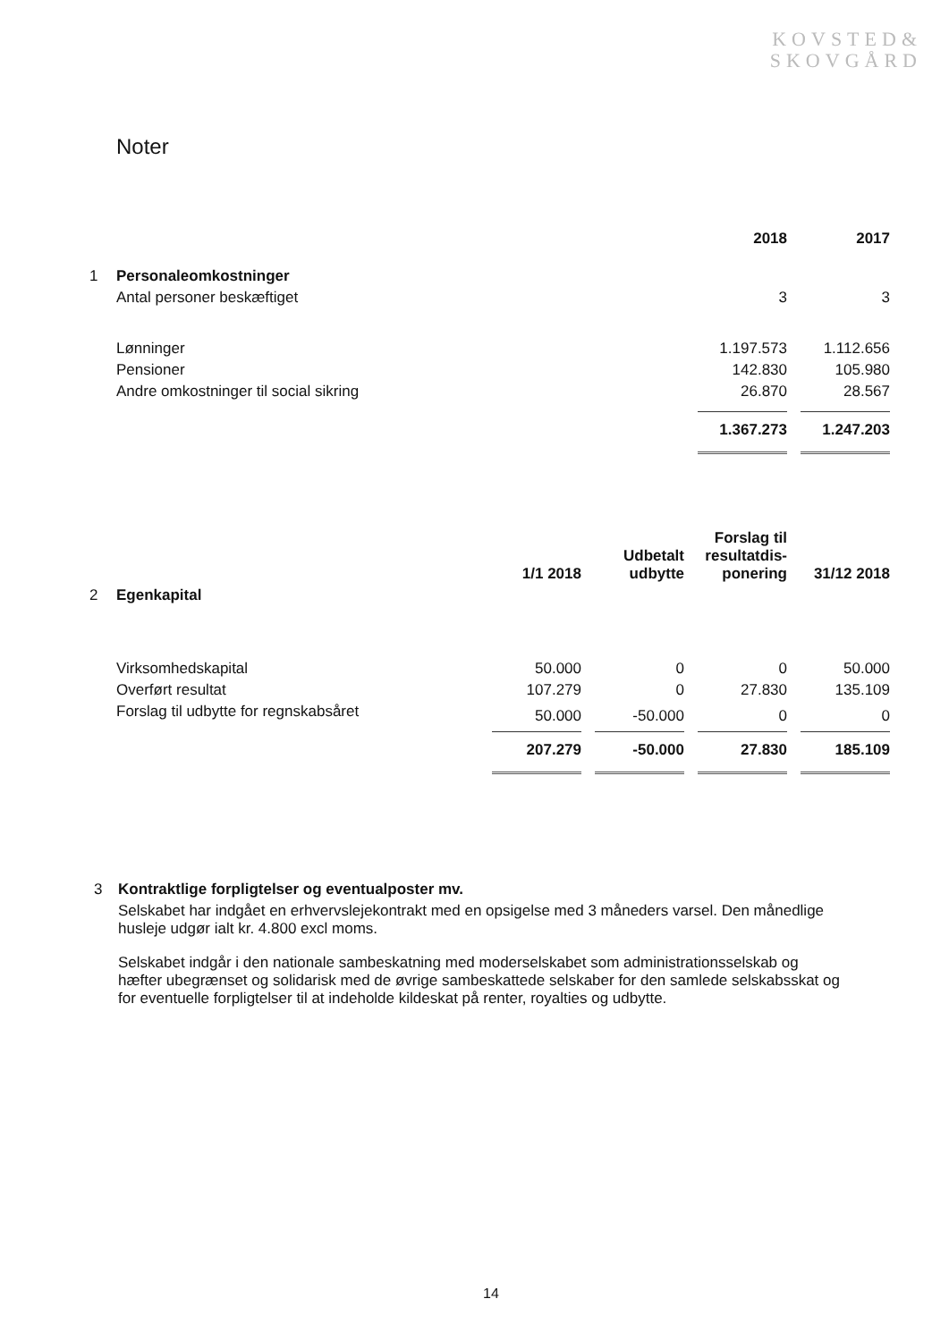KOVSTED&
SKOVGÅRD
Noter
| | | 2018 | | 2017 |
| --- | --- | --- | --- | --- |
| 1 | Personaleomkostninger | | | |
| | Antal personer beskæftiget | 3 | | 3 |
| | Lønninger | 1.197.573 | | 1.112.656 |
| | Pensioner | 142.830 | | 105.980 |
| | Andre omkostninger til social sikring | 26.870 | | 28.567 |
| | | 1.367.273 | | 1.247.203 |
| | | 1/1 2018 | | Udbetalt udbytte | | Forslag til resultatdis- ponering | | 31/12 2018 |
| --- | --- | --- | --- | --- | --- | --- | --- | --- |
| 2 | Egenkapital | | | | | | | |
| | Virksomhedskapital | 50.000 | | 0 | | 0 | | 50.000 |
| | Overført resultat | 107.279 | | 0 | | 27.830 | | 135.109 |
| | Forslag til udbytte for regnskabsåret | 50.000 | | -50.000 | | 0 | | 0 |
| | | 207.279 | | -50.000 | | 27.830 | | 185.109 |
3 Kontraktlige forpligtelser og eventualposter mv.
Selskabet har indgået en erhvervslejekontrakt med en opsigelse med 3 måneders varsel. Den månedlige husleje udgør ialt kr. 4.800 excl moms.
Selskabet indgår i den nationale sambeskatning med moderselskabet som administrationsselskab og hæfter ubegrænset og solidarisk med de øvrige sambeskattede selskaber for den samlede selskabsskat og for eventuelle forpligtelser til at indeholde kildeskat på renter, royalties og udbytte.
14